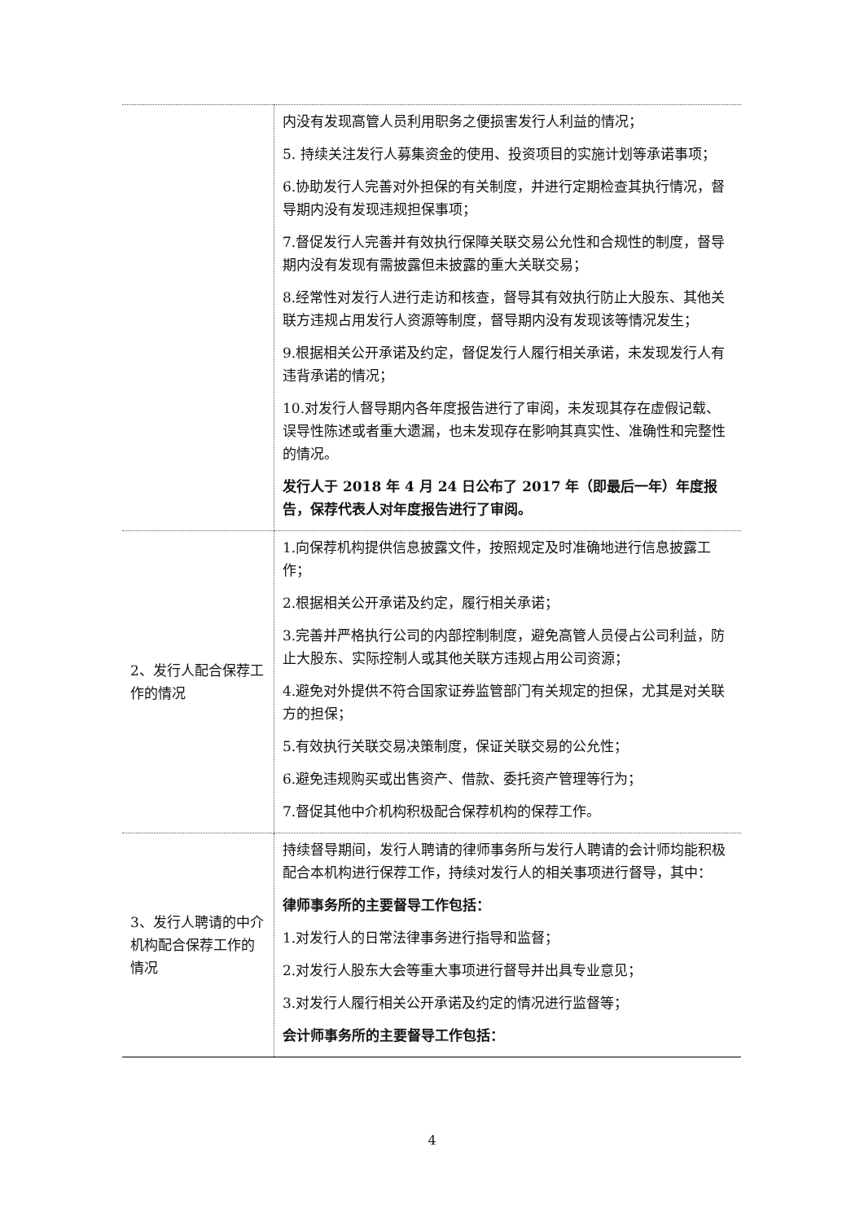| | 内没有发现高管人员利用职务之便损害发行人利益的情况； 5. 持续关注发行人募集资金的使用、投资项目的实施计划等承诺事项； 6.协助发行人完善对外担保的有关制度，并进行定期检查其执行情况，督导期内没有发现违规担保事项； 7.督促发行人完善并有效执行保障关联交易公允性和合规性的制度，督导期内没有发现有需披露但未披露的重大关联交易； 8.经常性对发行人进行走访和核查，督导其有效执行防止大股东、其他关联方违规占用发行人资源等制度，督导期内没有发现该等情况发生； 9.根据相关公开承诺及约定，督促发行人履行相关承诺，未发现发行人有违背承诺的情况； 10.对发行人督导期内各年度报告进行了审阅，未发现其存在虚假记载、误导性陈述或者重大遗漏，也未发现存在影响其真实性、准确性和完整性的情况。 发行人于 2018 年 4 月 24 日公布了 2017 年（即最后一年）年度报告，保荐代表人对年度报告进行了审阅。 |
| 2、发行人配合保荐工作的情况 | 1.向保荐机构提供信息披露文件，按照规定及时准确地进行信息披露工作； 2.根据相关公开承诺及约定，履行相关承诺； 3.完善并严格执行公司的内部控制制度，避免高管人员侵占公司利益，防止大股东、实际控制人或其他关联方违规占用公司资源； 4.避免对外提供不符合国家证券监管部门有关规定的担保，尤其是对关联方的担保； 5.有效执行关联交易决策制度，保证关联交易的公允性； 6.避免违规购买或出售资产、借款、委托资产管理等行为； 7.督促其他中介机构积极配合保荐机构的保荐工作。 |
| 3、发行人聘请的中介机构配合保荐工作的情况 | 持续督导期间，发行人聘请的律师事务所与发行人聘请的会计师均能积极配合本机构进行保荐工作，持续对发行人的相关事项进行督导，其中： 律师事务所的主要督导工作包括： 1.对发行人的日常法律事务进行指导和监督； 2.对发行人股东大会等重大事项进行督导并出具专业意见； 3.对发行人履行相关公开承诺及约定的情况进行监督等； 会计师事务所的主要督导工作包括： |
4